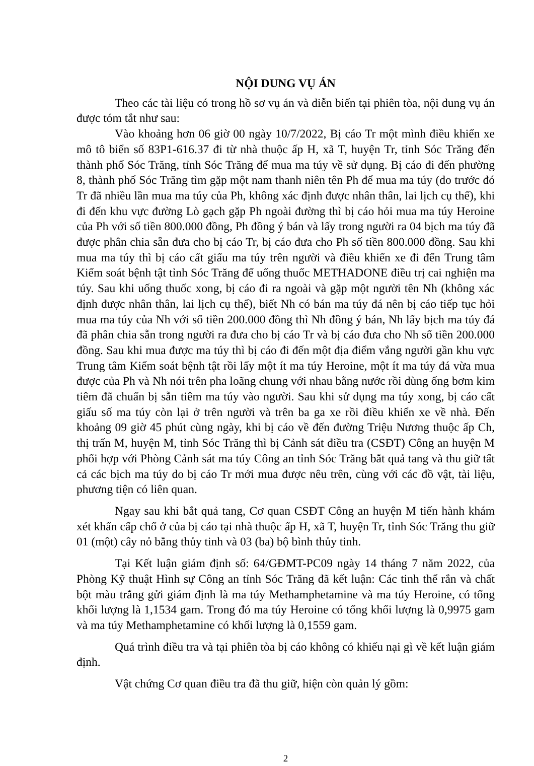NỘI DUNG VỤ ÁN
Theo các tài liệu có trong hồ sơ vụ án và diễn biến tại phiên tòa, nội dung vụ án được tóm tắt như sau:
Vào khoảng hơn 06 giờ 00 ngày 10/7/2022, Bị cáo Tr một mình điều khiển xe mô tô biển số 83P1-616.37 đi từ nhà thuộc ấp H, xã T, huyện Tr, tỉnh Sóc Trăng đến thành phố Sóc Trăng, tỉnh Sóc Trăng để mua ma túy về sử dụng. Bị cáo đi đến phường 8, thành phố Sóc Trăng tìm gặp một nam thanh niên tên Ph để mua ma túy (do trước đó Tr đã nhiều lần mua ma túy của Ph, không xác định được nhân thân, lai lịch cụ thể), khi đi đến khu vực đường Lò gạch gặp Ph ngoài đường thì bị cáo hỏi mua ma túy Heroine của Ph với số tiền 800.000 đồng, Ph đồng ý bán và lấy trong người ra 04 bịch ma túy đã được phân chia sẵn đưa cho bị cáo Tr, bị cáo đưa cho Ph số tiền 800.000 đồng. Sau khi mua ma túy thì bị cáo cất giấu ma túy trên người và điều khiển xe đi đến Trung tâm Kiểm soát bệnh tật tỉnh Sóc Trăng để uống thuốc METHADONE điều trị cai nghiện ma túy. Sau khi uống thuốc xong, bị cáo đi ra ngoài và gặp một người tên Nh (không xác định được nhân thân, lai lịch cụ thể), biết Nh có bán ma túy đá nên bị cáo tiếp tục hỏi mua ma túy của Nh với số tiền 200.000 đồng thì Nh đồng ý bán, Nh lấy bịch ma túy đá đã phân chia sẵn trong người ra đưa cho bị cáo Tr và bị cáo đưa cho Nh số tiền 200.000 đồng. Sau khi mua được ma túy thì bị cáo đi đến một địa điểm vắng người gần khu vực Trung tâm Kiểm soát bệnh tật rồi lấy một ít ma túy Heroine, một ít ma túy đá vừa mua được của Ph và Nh nói trên pha loãng chung với nhau bằng nước rồi dùng ống bơm kim tiêm đã chuẩn bị sẵn tiêm ma túy vào người. Sau khi sử dụng ma túy xong, bị cáo cất giấu số ma túy còn lại ở trên người và trên ba ga xe rồi điều khiển xe về nhà. Đến khoảng 09 giờ 45 phút cùng ngày, khi bị cáo về đến đường Triệu Nương thuộc ấp Ch, thị trấn M, huyện M, tỉnh Sóc Trăng thì bị Cảnh sát điều tra (CSĐT) Công an huyện M phối hợp với Phòng Cảnh sát ma túy Công an tỉnh Sóc Trăng bắt quả tang và thu giữ tất cả các bịch ma túy do bị cáo Tr mới mua được nêu trên, cùng với các đồ vật, tài liệu, phương tiện có liên quan.
Ngay sau khi bắt quả tang, Cơ quan CSĐT Công an huyện M tiến hành khám xét khẩn cấp chổ ở của bị cáo tại nhà thuộc ấp H, xã T, huyện Tr, tỉnh Sóc Trăng thu giữ 01 (một) cây nỏ bằng thủy tinh và 03 (ba) bộ bình thủy tinh.
Tại Kết luận giám định số: 64/GĐMT-PC09 ngày 14 tháng 7 năm 2022, của Phòng Kỹ thuật Hình sự Công an tỉnh Sóc Trăng đã kết luận: Các tinh thể rắn và chất bột màu trắng gửi giám định là ma túy Methamphetamine và ma túy Heroine, có tổng khối lượng là 1,1534 gam. Trong đó ma túy Heroine có tổng khối lượng là 0,9975 gam và ma túy Methamphetamine có khối lượng là 0,1559 gam.
Quá trình điều tra và tại phiên tòa bị cáo không có khiếu nại gì về kết luận giám định.
Vật chứng Cơ quan điều tra đã thu giữ, hiện còn quản lý gồm:
2